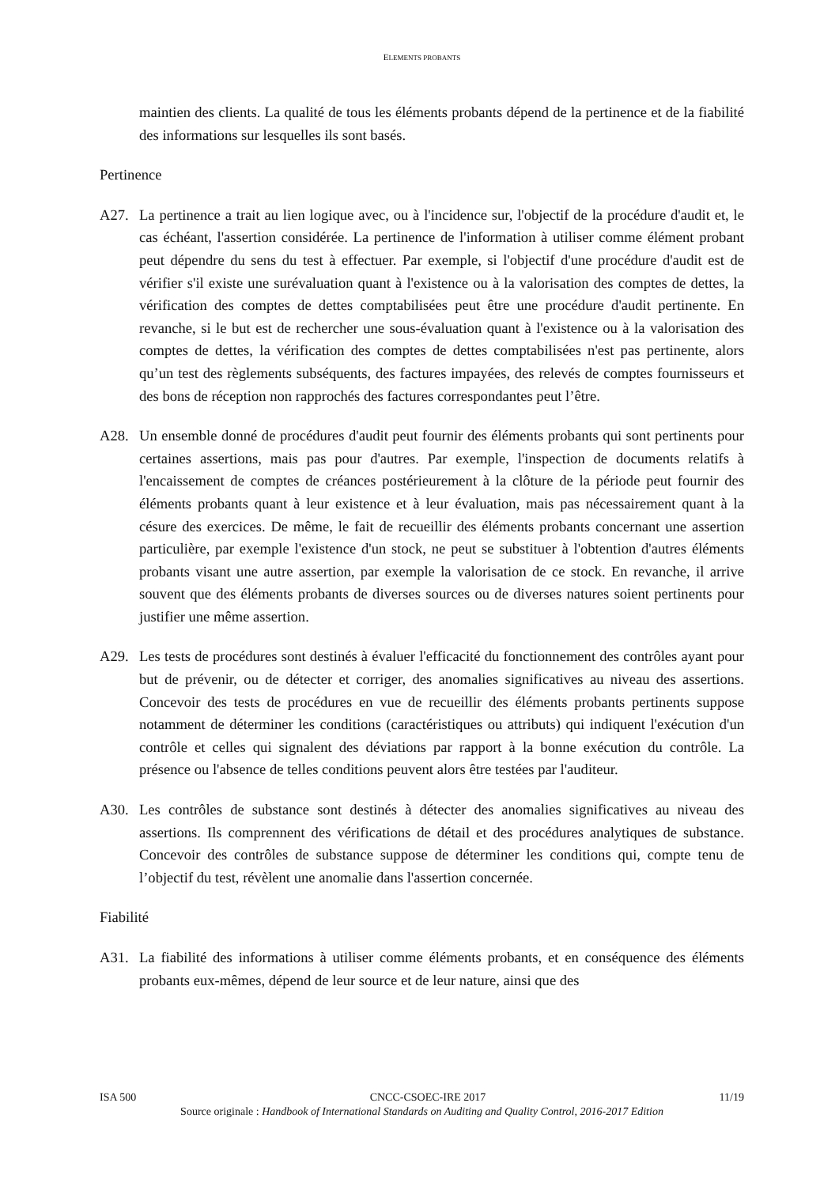ELEMENTS PROBANTS
maintien des clients. La qualité de tous les éléments probants dépend de la pertinence et de la fiabilité des informations sur lesquelles ils sont basés.
Pertinence
A27. La pertinence a trait au lien logique avec, ou à l'incidence sur, l'objectif de la procédure d'audit et, le cas échéant, l'assertion considérée. La pertinence de l'information à utiliser comme élément probant peut dépendre du sens du test à effectuer. Par exemple, si l'objectif d'une procédure d'audit est de vérifier s'il existe une surévaluation quant à l'existence ou à la valorisation des comptes de dettes, la vérification des comptes de dettes comptabilisées peut être une procédure d'audit pertinente. En revanche, si le but est de rechercher une sous-évaluation quant à l'existence ou à la valorisation des comptes de dettes, la vérification des comptes de dettes comptabilisées n'est pas pertinente, alors qu’un test des règlements subséquents, des factures impayées, des relevés de comptes fournisseurs et des bons de réception non rapprochés des factures correspondantes peut l’être.
A28. Un ensemble donné de procédures d'audit peut fournir des éléments probants qui sont pertinents pour certaines assertions, mais pas pour d'autres. Par exemple, l'inspection de documents relatifs à l'encaissement de comptes de créances postérieurement à la clôture de la période peut fournir des éléments probants quant à leur existence et à leur évaluation, mais pas nécessairement quant à la césure des exercices. De même, le fait de recueillir des éléments probants concernant une assertion particulière, par exemple l'existence d'un stock, ne peut se substituer à l'obtention d'autres éléments probants visant une autre assertion, par exemple la valorisation de ce stock. En revanche, il arrive souvent que des éléments probants de diverses sources ou de diverses natures soient pertinents pour justifier une même assertion.
A29. Les tests de procédures sont destinés à évaluer l'efficacité du fonctionnement des contrôles ayant pour but de prévenir, ou de détecter et corriger, des anomalies significatives au niveau des assertions. Concevoir des tests de procédures en vue de recueillir des éléments probants pertinents suppose notamment de déterminer les conditions (caractéristiques ou attributs) qui indiquent l'exécution d'un contrôle et celles qui signalent des déviations par rapport à la bonne exécution du contrôle. La présence ou l'absence de telles conditions peuvent alors être testées par l'auditeur.
A30. Les contrôles de substance sont destinés à détecter des anomalies significatives au niveau des assertions. Ils comprennent des vérifications de détail et des procédures analytiques de substance. Concevoir des contrôles de substance suppose de déterminer les conditions qui, compte tenu de l’objectif du test, révèlent une anomalie dans l'assertion concernée.
Fiabilité
A31. La fiabilité des informations à utiliser comme éléments probants, et en conséquence des éléments probants eux-mêmes, dépend de leur source et de leur nature, ainsi que des
ISA 500 CNCC-CSOEC-IRE 2017 11/19
Source originale : Handbook of International Standards on Auditing and Quality Control, 2016-2017 Edition